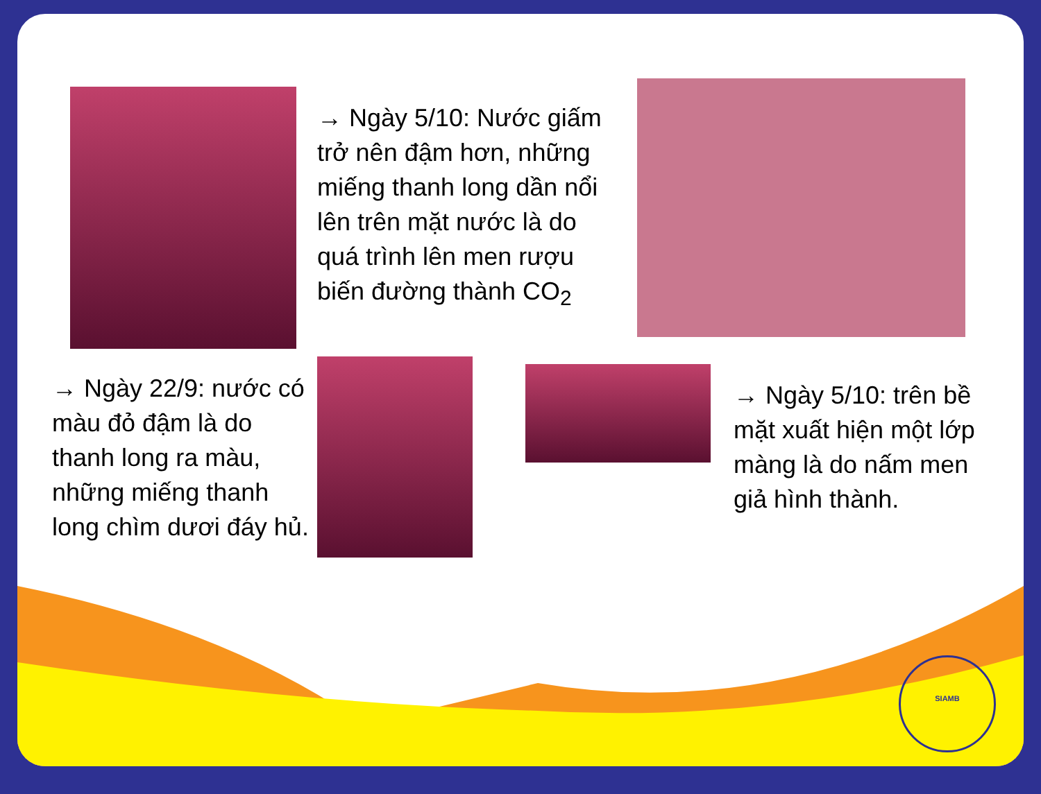→ Ngày 5/10: Nước giấm trở nên đậm hơn, những miếng thanh long dần nổi lên trên mặt nước là do quá trình lên men rượu biến đường thành CO<sub>2</sub>
→ Ngày 22/9: nước có màu đỏ đậm là do thanh long ra màu, những miếng thanh long chìm dươi đáy hủ.
→ Ngày 5/10: trên bề mặt xuất hiện một lớp màng là do nấm men giả hình thành.
SIAMB